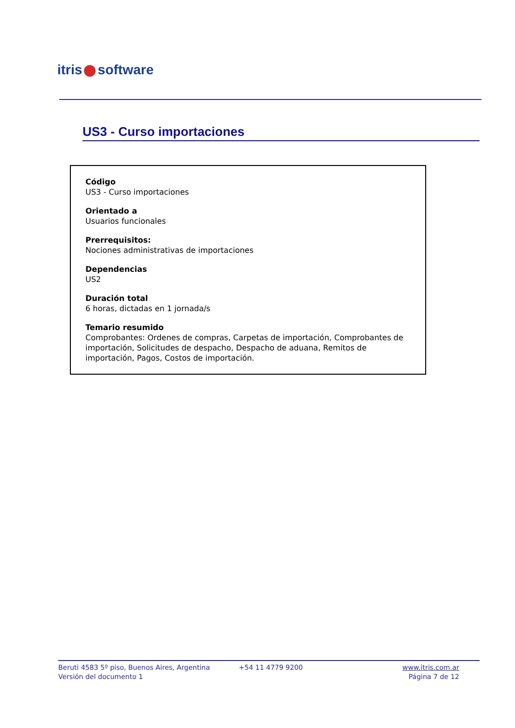itris software
US3 - Curso importaciones
Código
US3 - Curso importaciones
Orientado a
Usuarios funcionales
Prerrequisitos:
Nociones administrativas de importaciones
Dependencias
US2
Duración total
6 horas, dictadas en 1 jornada/s
Temario resumido
Comprobantes: Ordenes de compras, Carpetas de importación, Comprobantes de importación, Solicitudes de despacho, Despacho de aduana, Remitos de importación, Pagos, Costos de importación.
Beruti 4583 5º piso, Buenos Aires, Argentina
Versión del documento 1
+54 11 4779 9200 www.itris.com.ar
Página 7 de 12